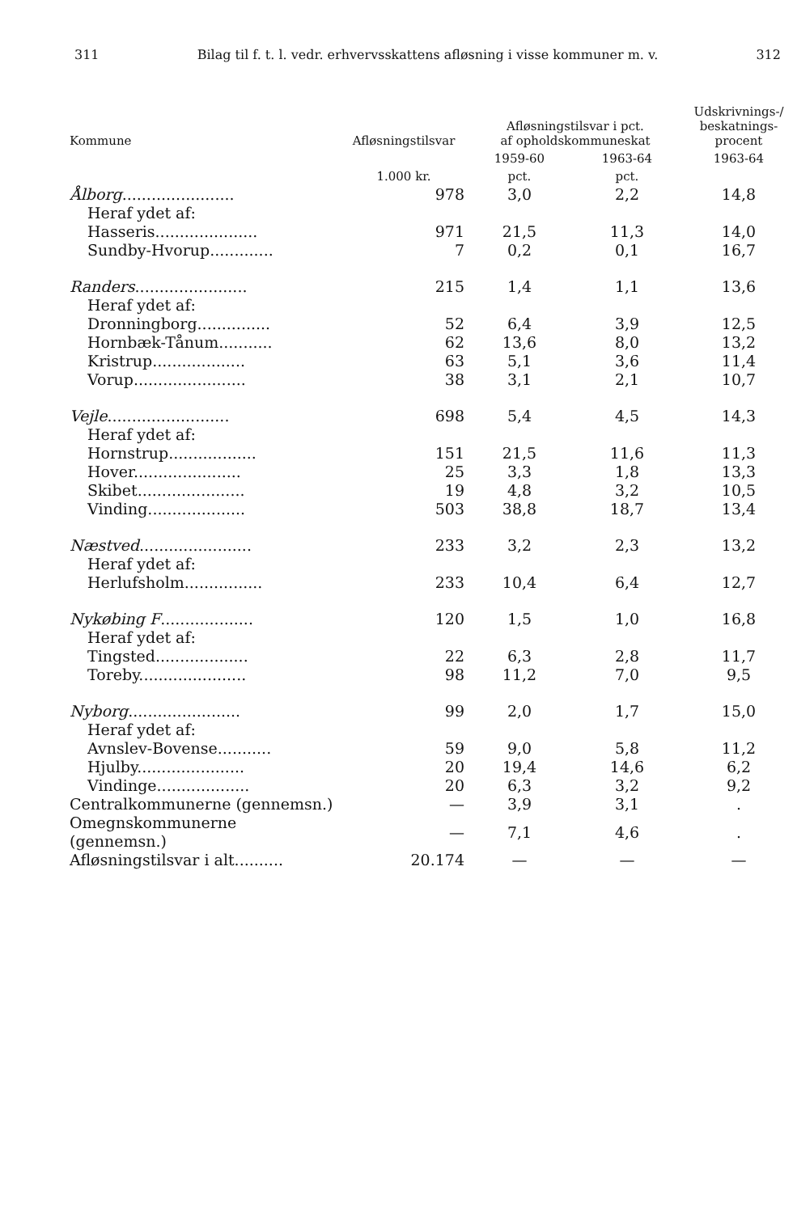311 Bilag til f. t. l. vedr. erhvervsskattens afløsning i visse kommuner m. v. 312
| Kommune | Afløsningstilsvar | Afløsningstilsvar i pct. af opholdskommuneskat | | Udskrivnings-/ beskatnings- procent |
| --- | --- | --- | --- | --- |
| | | 1959-60 | 1963-64 | 1963-64 |
| | 1.000 kr. | pct. | pct. | |
| Ålborg ....................... | 978 | 3,0 | 2,2 | 14,8 |
| Heraf ydet af: | | | | |
| Hasseris..................... | 971 | 21,5 | 11,3 | 14,0 |
| Sundby-Hvorup............. | 7 | 0,2 | 0,1 | 16,7 |
| Randers ....................... | 215 | 1,4 | 1,1 | 13,6 |
| Heraf ydet af: | | | | |
| Dronningborg............... | 52 | 6,4 | 3,9 | 12,5 |
| Hornbæk-Tånum........... | 62 | 13,6 | 8,0 | 13,2 |
| Kristrup................... | 63 | 5,1 | 3,6 | 11,4 |
| Vorup....................... | 38 | 3,1 | 2,1 | 10,7 |
| Vejle ......................... | 698 | 5,4 | 4,5 | 14,3 |
| Heraf ydet af: | | | | |
| Hornstrup.................. | 151 | 21,5 | 11,6 | 11,3 |
| Hover...................... | 25 | 3,3 | 1,8 | 13,3 |
| Skibet...................... | 19 | 4,8 | 3,2 | 10,5 |
| Vinding.................... | 503 | 38,8 | 18,7 | 13,4 |
| Næstved ....................... | 233 | 3,2 | 2,3 | 13,2 |
| Heraf ydet af: | | | | |
| Herlufsholm................ | 233 | 10,4 | 6,4 | 12,7 |
| Nykøbing F ................... | 120 | 1,5 | 1,0 | 16,8 |
| Heraf ydet af: | | | | |
| Tingsted................... | 22 | 6,3 | 2,8 | 11,7 |
| Toreby...................... | 98 | 11,2 | 7,0 | 9,5 |
| Nyborg ....................... | 99 | 2,0 | 1,7 | 15,0 |
| Heraf ydet af: | | | | |
| Avnslev-Bovense........... | 59 | 9,0 | 5,8 | 11,2 |
| Hjulby...................... | 20 | 19,4 | 14,6 | 6,2 |
| Vindinge................... | 20 | 6,3 | 3,2 | 9,2 |
| Centralkommunerne (gennemsn.) | — | 3,9 | 3,1 | . |
| Omegnskommunerne (gennemsn.) | — | 7,1 | 4,6 | . |
| Afløsningstilsvar i alt.......... | 20.174 | — | — | — |